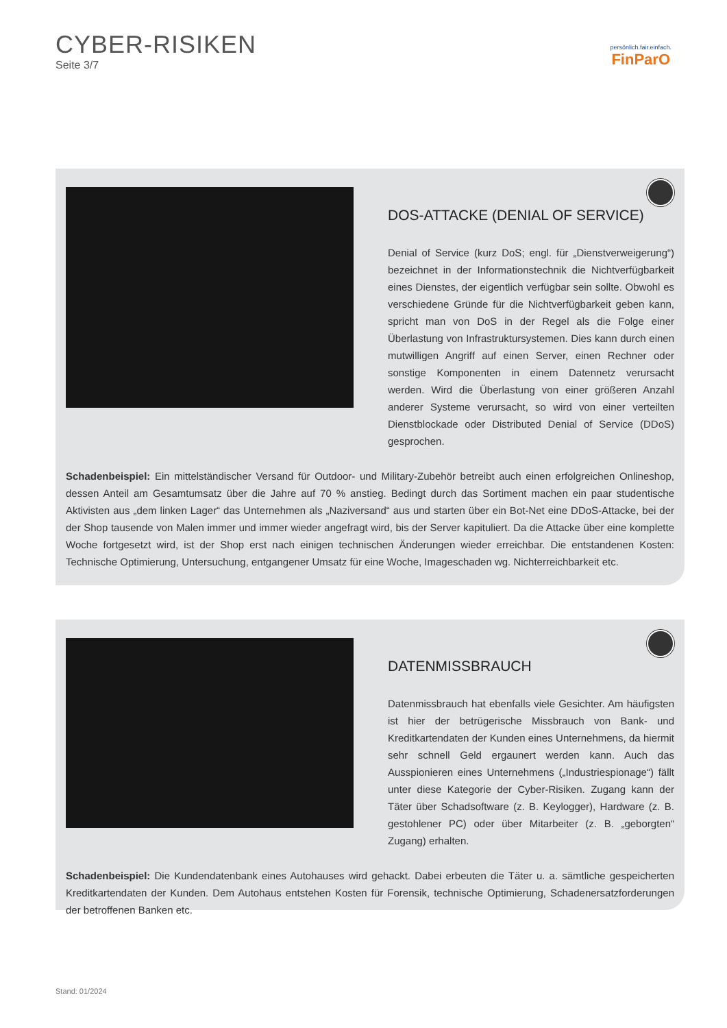CYBER-RISIKEN
Seite 3/7
persönlich.fair.einfach.
FinParO
DOS-ATTACKE (DENIAL OF SERVICE)
Denial of Service (kurz DoS; engl. für „Dienstverweigerung“) bezeichnet in der Informationstechnik die Nichtverfügbarkeit eines Dienstes, der eigentlich verfügbar sein sollte. Obwohl es verschiedene Gründe für die Nichtverfügbarkeit geben kann, spricht man von DoS in der Regel als die Folge einer Überlastung von Infrastruktursystemen. Dies kann durch einen mutwilligen Angriff auf einen Server, einen Rechner oder sonstige Komponenten in einem Datennetz verursacht werden. Wird die Überlastung von einer größeren Anzahl anderer Systeme verursacht, so wird von einer verteilten Dienstblockade oder Distributed Denial of Service (DDoS) gesprochen.
Schadenbeispiel: Ein mittelständischer Versand für Outdoor- und Military-Zubehör betreibt auch einen erfolgreichen Onlineshop, dessen Anteil am Gesamtumsatz über die Jahre auf 70 % anstieg. Bedingt durch das Sortiment machen ein paar studentische Aktivisten aus „dem linken Lager“ das Unternehmen als „Naziversand“ aus und starten über ein Bot-Net eine DDoS-Attacke, bei der der Shop tausende von Malen immer und immer wieder angefragt wird, bis der Server kapituliert. Da die Attacke über eine komplette Woche fortgesetzt wird, ist der Shop erst nach einigen technischen Änderungen wieder erreichbar. Die entstandenen Kosten: Technische Optimierung, Untersuchung, entgangener Umsatz für eine Woche, Imageschaden wg. Nichterreichbarkeit etc.
DATENMISSBRAUCH
Datenmissbrauch hat ebenfalls viele Gesichter. Am häufigsten ist hier der betrügerische Missbrauch von Bank- und Kreditkartendaten der Kunden eines Unternehmens, da hiermit sehr schnell Geld ergaunert werden kann. Auch das Ausspionieren eines Unternehmens („Industriespionage“) fällt unter diese Kategorie der Cyber-Risiken. Zugang kann der Täter über Schadsoftware (z. B. Keylogger), Hardware (z. B. gestohlener PC) oder über Mitarbeiter (z. B. „geborgten“ Zugang) erhalten.
Schadenbeispiel: Die Kundendatenbank eines Autohauses wird gehackt. Dabei erbeuten die Täter u. a. sämtliche gespeicherten Kreditkartendaten der Kunden. Dem Autohaus entstehen Kosten für Forensik, technische Optimierung, Schadenersatzforderungen der betroffenen Banken etc.
Stand: 01/2024